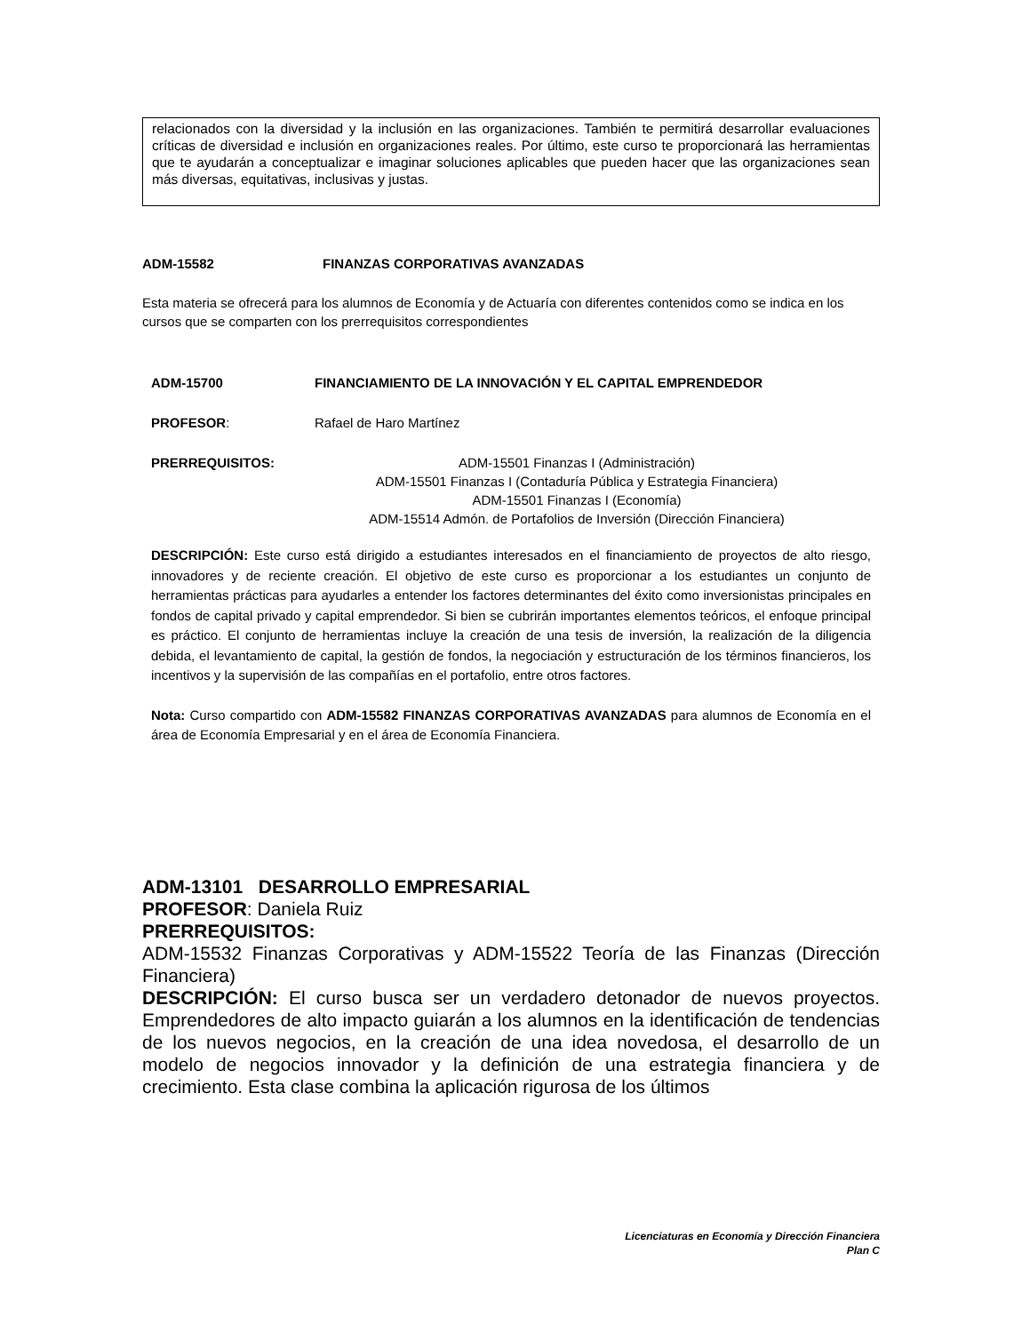relacionados con la diversidad y la inclusión en las organizaciones. También te permitirá desarrollar evaluaciones críticas de diversidad e inclusión en organizaciones reales. Por último, este curso te proporcionará las herramientas que te ayudarán a conceptualizar e imaginar soluciones aplicables que pueden hacer que las organizaciones sean más diversas, equitativas, inclusivas y justas.
ADM-15582 FINANZAS CORPORATIVAS AVANZADAS
Esta materia se ofrecerá para los alumnos de Economía y de Actuaría con diferentes contenidos como se indica en los cursos que se comparten con los prerrequisitos correspondientes
ADM-15700 FINANCIAMIENTO DE LA INNOVACIÓN Y EL CAPITAL EMPRENDEDOR
PROFESOR: Rafael de Haro Martínez
PRERREQUISITOS: ADM-15501 Finanzas I (Administración)
ADM-15501 Finanzas I (Contaduría Pública y Estrategia Financiera)
ADM-15501 Finanzas I (Economía)
ADM-15514 Admón. de Portafolios de Inversión (Dirección Financiera)
DESCRIPCIÓN: Este curso está dirigido a estudiantes interesados en el financiamiento de proyectos de alto riesgo, innovadores y de reciente creación. El objetivo de este curso es proporcionar a los estudiantes un conjunto de herramientas prácticas para ayudarles a entender los factores determinantes del éxito como inversionistas principales en fondos de capital privado y capital emprendedor. Si bien se cubrirán importantes elementos teóricos, el enfoque principal es práctico. El conjunto de herramientas incluye la creación de una tesis de inversión, la realización de la diligencia debida, el levantamiento de capital, la gestión de fondos, la negociación y estructuración de los términos financieros, los incentivos y la supervisión de las compañías en el portafolio, entre otros factores.
Nota: Curso compartido con ADM-15582 FINANZAS CORPORATIVAS AVANZADAS para alumnos de Economía en el área de Economía Empresarial y en el área de Economía Financiera.
ADM-13101 DESARROLLO EMPRESARIAL
PROFESOR: Daniela Ruiz
PRERREQUISITOS:
ADM-15532 Finanzas Corporativas y ADM-15522 Teoría de las Finanzas (Dirección Financiera)
DESCRIPCIÓN: El curso busca ser un verdadero detonador de nuevos proyectos. Emprendedores de alto impacto guiarán a los alumnos en la identificación de tendencias de los nuevos negocios, en la creación de una idea novedosa, el desarrollo de un modelo de negocios innovador y la definición de una estrategia financiera y de crecimiento. Esta clase combina la aplicación rigurosa de los últimos
Licenciaturas en Economía y Dirección Financiera
Plan C